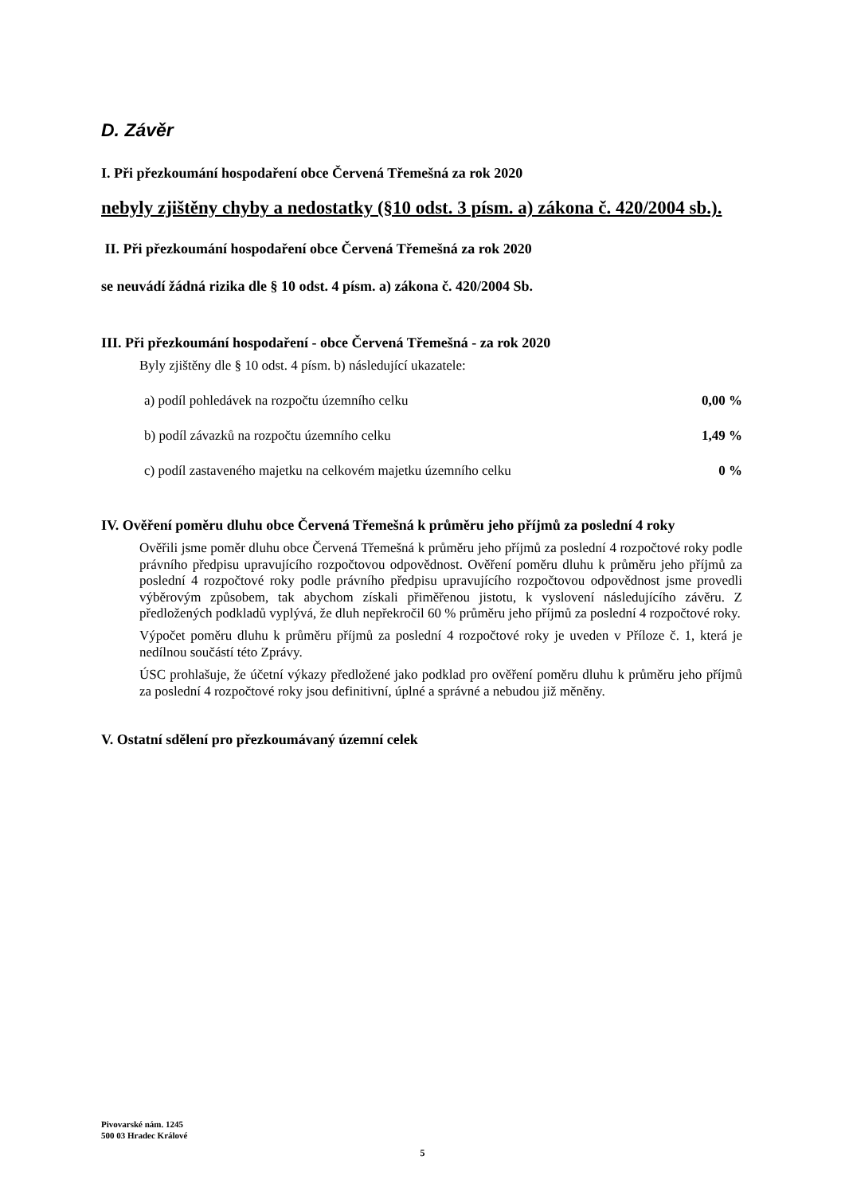D. Závěr
I. Při přezkoumání hospodaření obce Červená Třemešná za rok 2020
nebyly zjištěny chyby a nedostatky (§10 odst. 3 písm. a) zákona č. 420/2004 sb.).
II. Při přezkoumání hospodaření obce Červená Třemešná za rok 2020
se neuvádí žádná rizika dle § 10 odst. 4 písm. a) zákona č. 420/2004 Sb.
III. Při přezkoumání hospodaření - obce Červená Třemešná - za rok 2020
Byly zjištěny dle § 10 odst. 4 písm. b) následující ukazatele:
a) podíl pohledávek na rozpočtu územního celku 0,00 %
b) podíl závazků na rozpočtu územního celku 1,49 %
c) podíl zastaveného majetku na celkovém majetku územního celku 0 %
IV. Ověření poměru dluhu obce Červená Třemešná k průměru jeho příjmů za poslední 4 roky
Ověřili jsme poměr dluhu obce Červená Třemešná k průměru jeho příjmů za poslední 4 rozpočtové roky podle právního předpisu upravujícího rozpočtovou odpovědnost. Ověření poměru dluhu k průměru jeho příjmů za poslední 4 rozpočtové roky podle právního předpisu upravujícího rozpočtovou odpovědnost jsme provedli výběrovým způsobem, tak abychom získali přiměřenou jistotu, k vyslovení následujícího závěru. Z předložených podkladů vyplývá, že dluh nepřekročil 60 % průměru jeho příjmů za poslední 4 rozpočtové roky.
Výpočet poměru dluhu k průměru příjmů za poslední 4 rozpočtové roky je uveden v Příloze č. 1, která je nedílnou součástí této Zprávy.
ÚSC prohlašuje, že účetní výkazy předložené jako podklad pro ověření poměru dluhu k průměru jeho příjmů za poslední 4 rozpočtové roky jsou definitivní, úplné a správné a nebudou již měněny.
V. Ostatní sdělení pro přezkoumávaný územní celek
Pivovarské nám. 1245
500 03 Hradec Králové
5